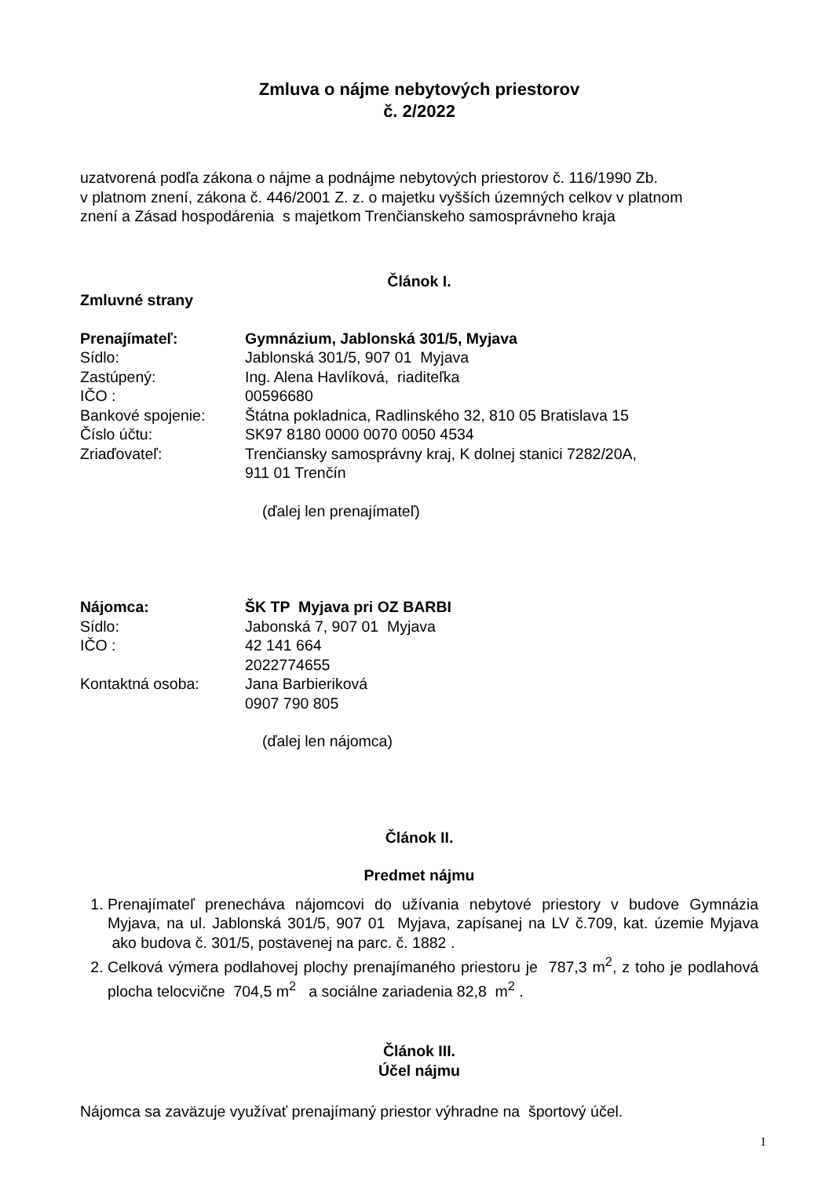Zmluva o nájme nebytových priestorov
č. 2/2022
uzatvorená podľa zákona o nájme a podnájme nebytových priestorov č. 116/1990 Zb.
v platnom znení, zákona č. 446/2001 Z. z. o majetku vyšších územných celkov v platnom
znení a Zásad hospodárenia s majetkom Trenčianskeho samosprávneho kraja
Článok I.
Zmluvné strany
| Prenajímateľ: | Gymnázium, Jablonská 301/5, Myjava |
| Sídlo: | Jablonská 301/5, 907 01 Myjava |
| Zastúpený: | Ing. Alena Havlíková, riaditeľka |
| IČO : | 00596680 |
| Bankové spojenie: | Štátna pokladnica, Radlinského 32, 810 05 Bratislava 15 |
| Číslo účtu: | SK97 8180 0000 0070 0050 4534 |
| Zriaďovateľ: | Trenčiansky samosprávny kraj, K dolnej stanici 7282/20A, 911 01 Trenčín |
(ďalej len prenajímateľ)
| Nájomca: | ŠK TP Myjava pri OZ BARBI |
| Sídlo: | Jabonská 7, 907 01 Myjava |
| IČO : | 42 141 664 |
| | 2022774655 |
| Kontaktná osoba: | Jana Barbieriková 0907 790 805 |
(ďalej len nájomca)
Článok II.
Predmet nájmu
1. Prenajímateľ prenecháva nájomcovi do užívania nebytové priestory v budove Gymnázia Myjava, na ul. Jablonská 301/5, 907 01 Myjava, zapísanej na LV č.709, kat. územie Myjava ako budova č. 301/5, postavenej na parc. č. 1882 .
2. Celková výmera podlahovej plochy prenajímaného priestoru je 787,3 m<sup>2</sup>, z toho je podlahová plocha telocvične 704,5 m<sup>2</sup> a sociálne zariadenia 82,8 m<sup>2</sup> .
Článok III.
Účel nájmu
Nájomca sa zaväzuje využívať prenajímaný priestor výhradne na športový účel.
1